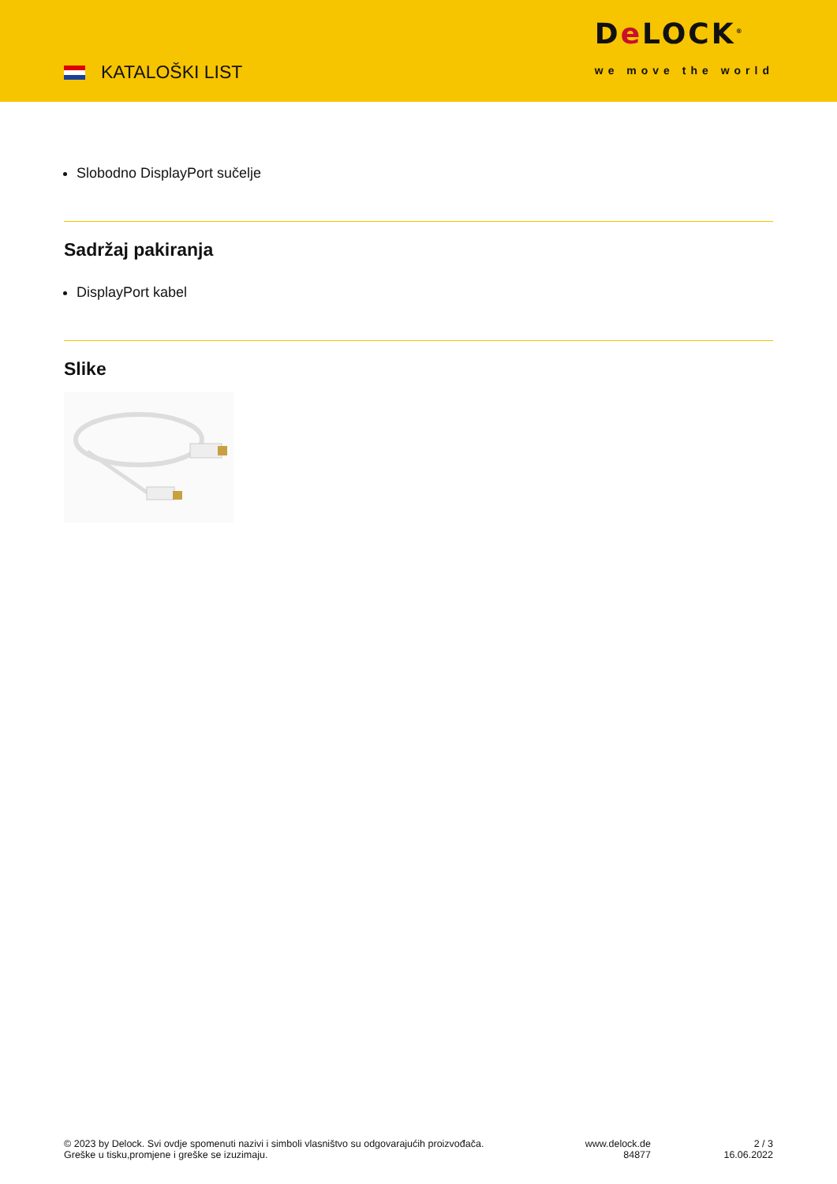KATALOŠKI LIST
De LOCK<sup>®</sup>
we move the world
Slobodno DisplayPort sučelje
Sadržaj pakiranja
DisplayPort kabel
Slike
© 2023 by Delock. Svi ovdje spomenuti nazivi i simboli vlasništvo su odgovarajućih proizvođača.
Greške u tisku,promjene i greške se izuzimaju.
www.delock.de
84877
2 / 3
16.06.2022